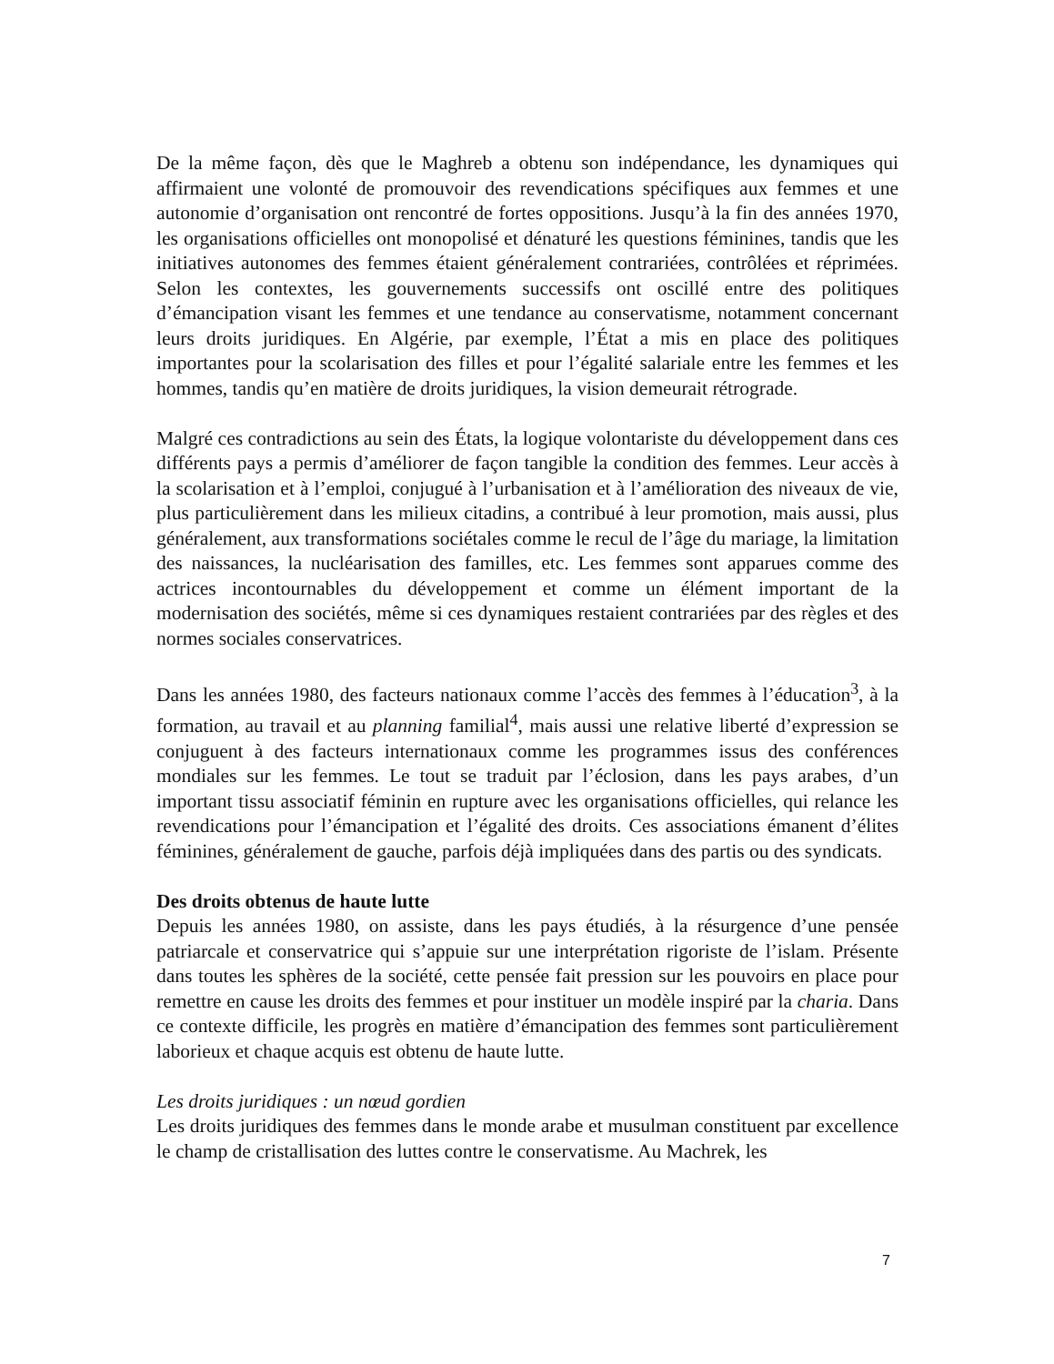De la même façon, dès que le Maghreb a obtenu son indépendance, les dynamiques qui affirmaient une volonté de promouvoir des revendications spécifiques aux femmes et une autonomie d’organisation ont rencontré de fortes oppositions. Jusqu’à la fin des années 1970, les organisations officielles ont monopolisé et dénaturé les questions féminines, tandis que les initiatives autonomes des femmes étaient généralement contrariées, contrôlées et réprimées. Selon les contextes, les gouvernements successifs ont oscillé entre des politiques d’émancipation visant les femmes et une tendance au conservatisme, notamment concernant leurs droits juridiques. En Algérie, par exemple, l’État a mis en place des politiques importantes pour la scolarisation des filles et pour l’égalité salariale entre les femmes et les hommes, tandis qu’en matière de droits juridiques, la vision demeurait rétrograde.
Malgré ces contradictions au sein des États, la logique volontariste du développement dans ces différents pays a permis d’améliorer de façon tangible la condition des femmes. Leur accès à la scolarisation et à l’emploi, conjugué à l’urbanisation et à l’amélioration des niveaux de vie, plus particulièrement dans les milieux citadins, a contribué à leur promotion, mais aussi, plus généralement, aux transformations sociétales comme le recul de l’âge du mariage, la limitation des naissances, la nucléarisation des familles, etc. Les femmes sont apparues comme des actrices incontournables du développement et comme un élément important de la modernisation des sociétés, même si ces dynamiques restaient contrariées par des règles et des normes sociales conservatrices.
Dans les années 1980, des facteurs nationaux comme l’accès des femmes à l’éducation<sup>3</sup>, à la formation, au travail et au planning familial<sup>4</sup>, mais aussi une relative liberté d’expression se conjuguent à des facteurs internationaux comme les programmes issus des conférences mondiales sur les femmes. Le tout se traduit par l’éclosion, dans les pays arabes, d’un important tissu associatif féminin en rupture avec les organisations officielles, qui relance les revendications pour l’émancipation et l’égalité des droits. Ces associations émanent d’élites féminines, généralement de gauche, parfois déjà impliquées dans des partis ou des syndicats.
Des droits obtenus de haute lutte
Depuis les années 1980, on assiste, dans les pays étudiés, à la résurgence d’une pensée patriarcale et conservatrice qui s’appuie sur une interprétation rigoriste de l’islam. Présente dans toutes les sphères de la société, cette pensée fait pression sur les pouvoirs en place pour remettre en cause les droits des femmes et pour instituer un modèle inspiré par la charia. Dans ce contexte difficile, les progrès en matière d’émancipation des femmes sont particulièrement laborieux et chaque acquis est obtenu de haute lutte.
Les droits juridiques : un nœud gordien
Les droits juridiques des femmes dans le monde arabe et musulman constituent par excellence le champ de cristallisation des luttes contre le conservatisme. Au Machrek, les
7